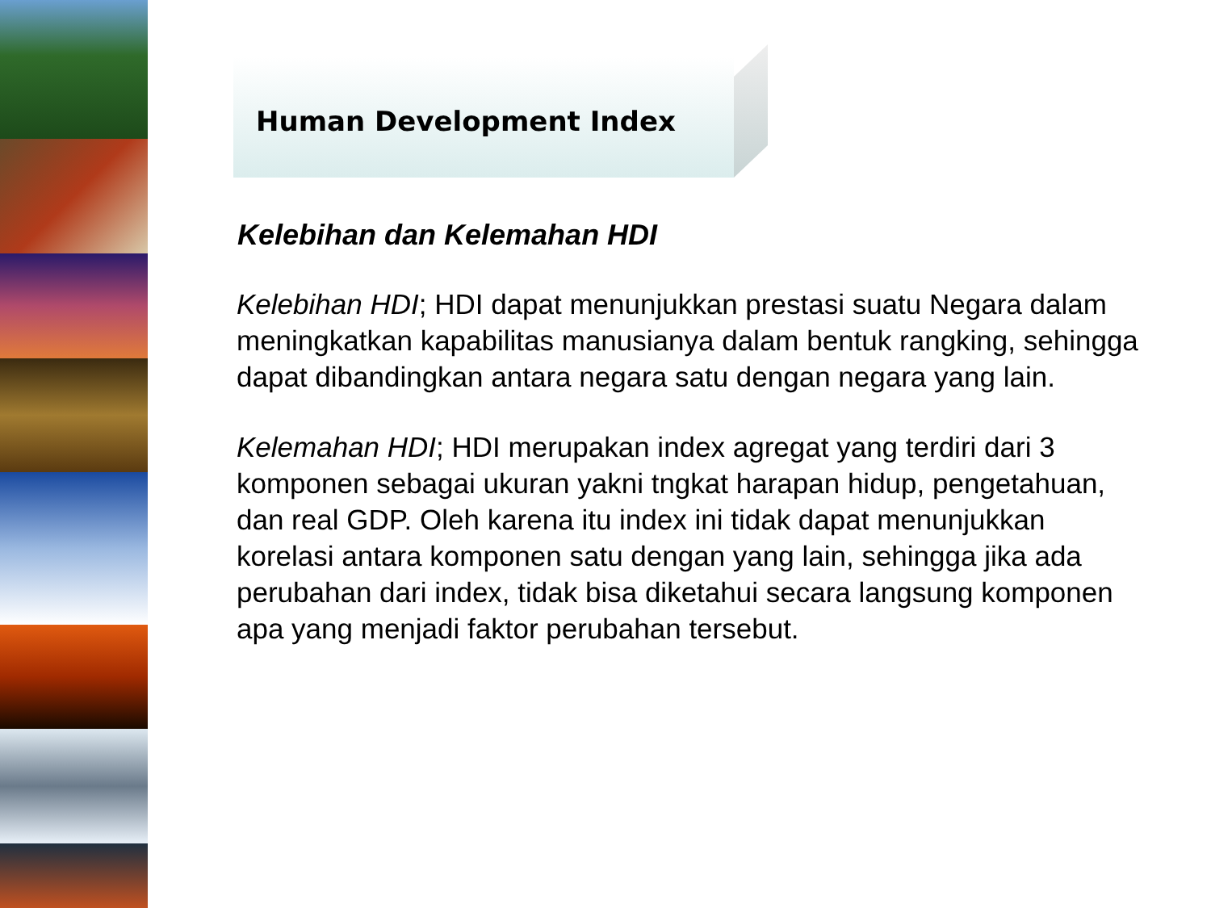Human Development Index
Kelebihan dan Kelemahan HDI
Kelebihan HDI; HDI dapat menunjukkan prestasi suatu Negara dalam meningkatkan kapabilitas manusianya dalam bentuk rangking, sehingga dapat dibandingkan antara negara satu dengan negara yang lain.
Kelemahan HDI; HDI merupakan index agregat yang terdiri dari 3 komponen sebagai ukuran yakni tngkat harapan hidup, pengetahuan, dan real GDP. Oleh karena itu index ini tidak dapat menunjukkan korelasi antara komponen satu dengan yang lain, sehingga jika ada perubahan dari index, tidak bisa diketahui secara langsung komponen apa yang menjadi faktor perubahan tersebut.